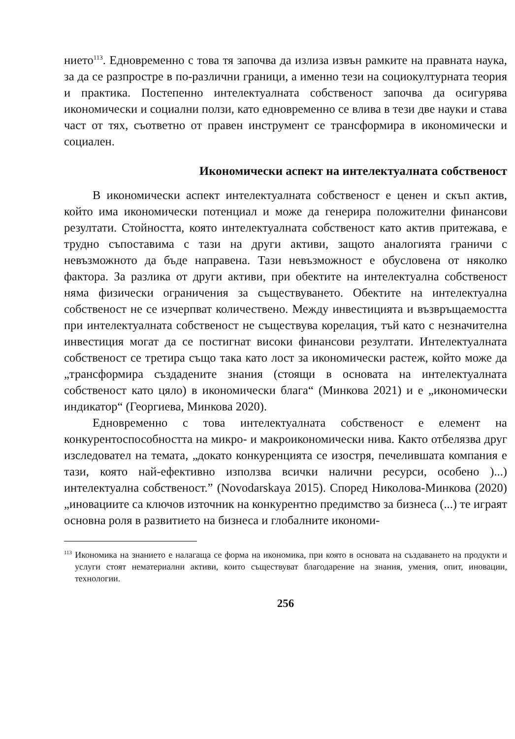нието<sup>113</sup>. Едновременно с това тя започва да излиза извън рамките на правната наука, за да се разпростре в по-различни граници, а именно тези на социокултурната теория и практика. Постепенно интелектуалната собственост започва да осигурява икономически и социални ползи, като едновременно се влива в тези две науки и става част от тях, съответно от правен инструмент се трансформира в икономически и социален.
Икономически аспект на интелектуалната собственост
В икономически аспект интелектуалната собственост е ценен и скъп актив, който има икономически потенциал и може да генерира положителни финансови резултати. Стойността, която интелектуалната собственост като актив притежава, е трудно съпоставима с тази на други активи, защото аналогията граничи с невъзможното да бъде направена. Тази невъзможност е обусловена от няколко фактора. За разлика от други активи, при обектите на интелектуална собственост няма физически ограничения за съществуването. Обектите на интелектуална собственост не се изчерпват количествено. Между инвестицията и възвръщаемостта при интелектуалната собственост не съществува корелация, тъй като с незначителна инвестиция могат да се постигнат високи финансови резултати. Интелектуалната собственост се третира също така като лост за икономически растеж, който може да „трансформира създадените знания (стоящи в основата на интелектуалната собственост като цяло) в икономически блага“ (Минкова 2021) и е „икономически индикатор“ (Георгиева, Минкова 2020).
Едновременно с това интелектуалната собственост е елемент на конкурентоспособността на микро- и макроикономически нива. Както отбелязва друг изследовател на темата, „докато конкуренцията се изостря, печелившата компания е тази, която най-ефективно използва всички налични ресурси, особено )...) интелектуална собственост.” (Novodarskaya 2015). Според Николова-Минкова (2020) „иновациите са ключов източник на конкурентно предимство за бизнеса (...) те играят основна роля в развитието на бизнеса и глобалните икономи-
<sup>113</sup> Икономика на знанието е налагаща се форма на икономика, при която в основата на създаването на продукти и услуги стоят нематериални активи, които съществуват благодарение на знания, умения, опит, иновации, технологии.
256